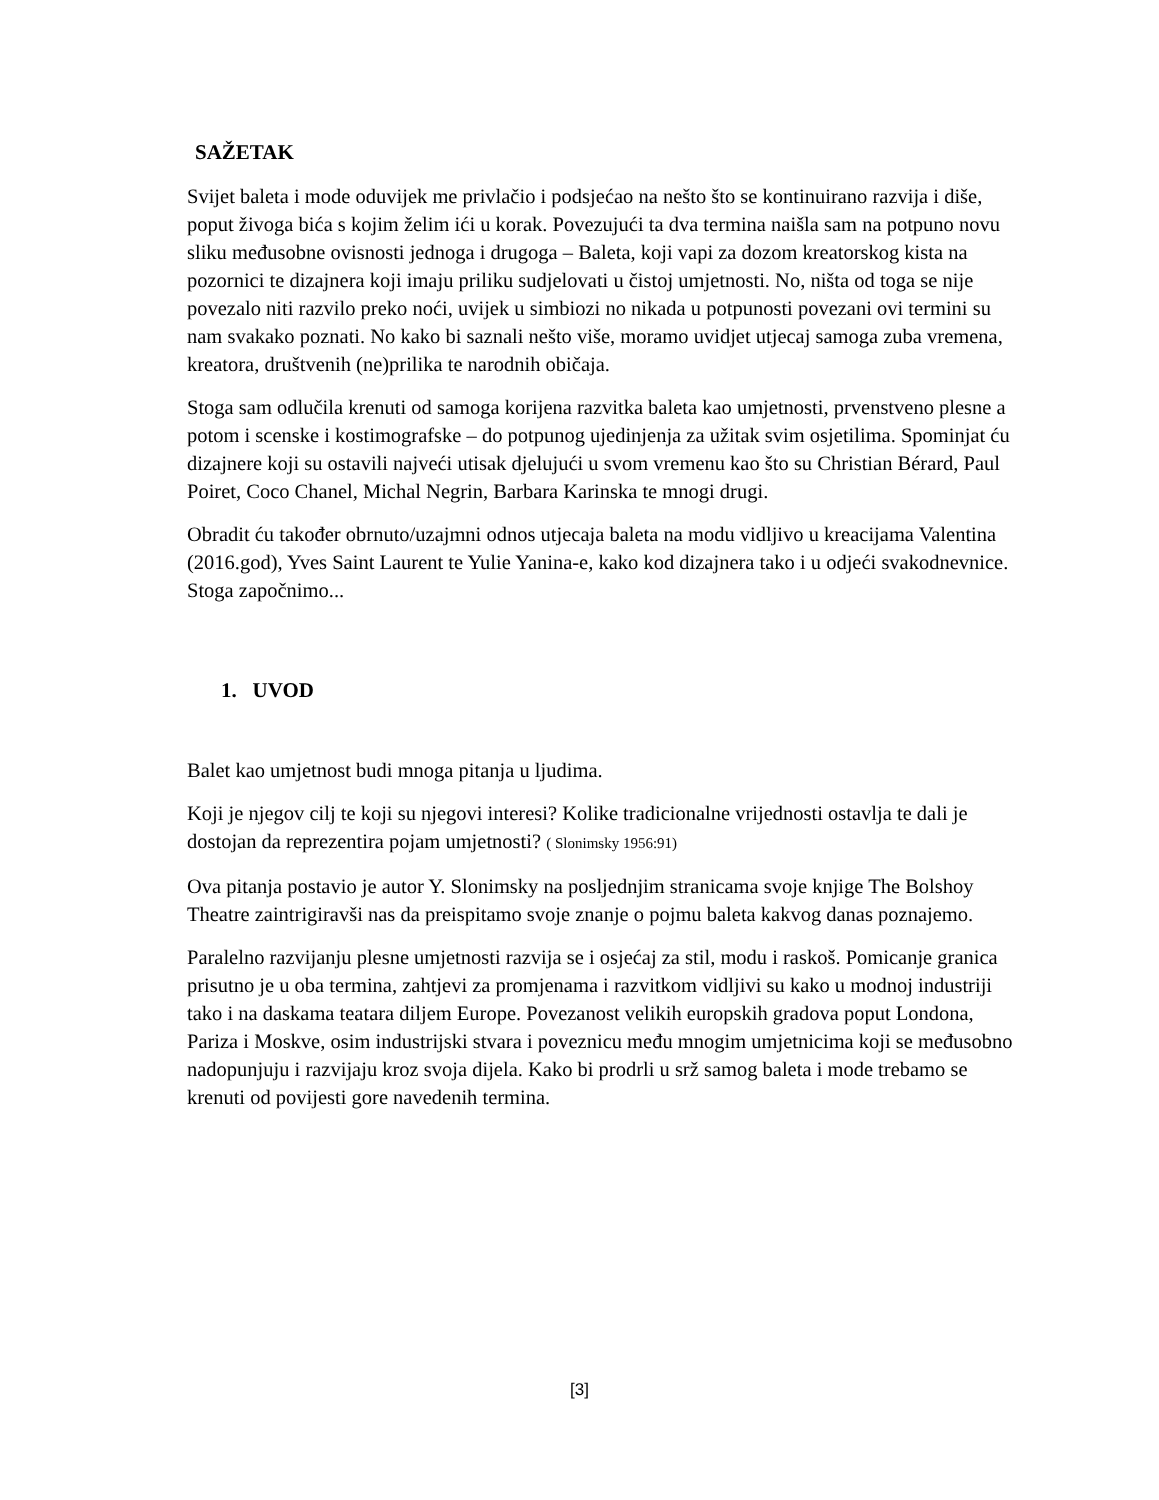SAŽETAK
Svijet baleta i mode oduvijek me privlačio i podsjećao na nešto što se kontinuirano razvija i diše, poput živoga bića s kojim želim ići u korak. Povezujući ta dva termina naišla sam na potpuno novu sliku međusobne ovisnosti jednoga i drugoga – Baleta, koji vapi za dozom kreatorskog kista na pozornici te dizajnera koji imaju priliku sudjelovati u čistoj umjetnosti. No, ništa od toga se nije povezalo niti razvilo preko noći, uvijek u simbiozi no nikada u potpunosti povezani ovi termini su nam svakako poznati. No kako bi saznali nešto više, moramo uvidjet utjecaj samoga zuba vremena, kreatora, društvenih (ne)prilika te narodnih običaja.
Stoga sam odlučila krenuti od samoga korijena razvitka baleta kao umjetnosti, prvenstveno plesne a potom i scenske i kostimografske – do potpunog ujedinjenja za užitak svim osjetilima. Spominjat ću dizajnere koji su ostavili najveći utisak djelujući u svom vremenu kao što su Christian Bérard, Paul Poiret, Coco Chanel, Michal Negrin, Barbara Karinska te mnogi drugi.
Obradit ću također obrnuto/uzajmni odnos utjecaja baleta na modu vidljivo u kreacijama Valentina (2016.god), Yves Saint Laurent te Yulie Yanina-e, kako kod dizajnera tako i u odjeći svakodnevnice. Stoga započnimo...
1. UVOD
Balet kao umjetnost budi mnoga pitanja u ljudima.
Koji je njegov cilj te koji su njegovi interesi? Kolike tradicionalne vrijednosti ostavlja te dali je dostojan da reprezentira pojam umjetnosti? ( Slonimsky 1956:91)
Ova pitanja postavio je autor Y. Slonimsky na posljednjim stranicama svoje knjige The Bolshoy Theatre zaintrigiravši nas da preispitamo svoje znanje o pojmu baleta kakvog danas poznajemo.
Paralelno razvijanju plesne umjetnosti razvija se i osjećaj za stil, modu i raskoš. Pomicanje granica prisutno je u oba termina, zahtjevi za promjenama i razvitkom vidljivi su kako u modnoj industriji tako i na daskama teatara diljem Europe. Povezanost velikih europskih gradova poput Londona, Pariza i Moskve, osim industrijski stvara i poveznicu među mnogim umjetnicima koji se međusobno nadopunjuju i razvijaju kroz svoja dijela. Kako bi prodrli u srž samog baleta i mode trebamo se krenuti od povijesti gore navedenih termina.
[3]